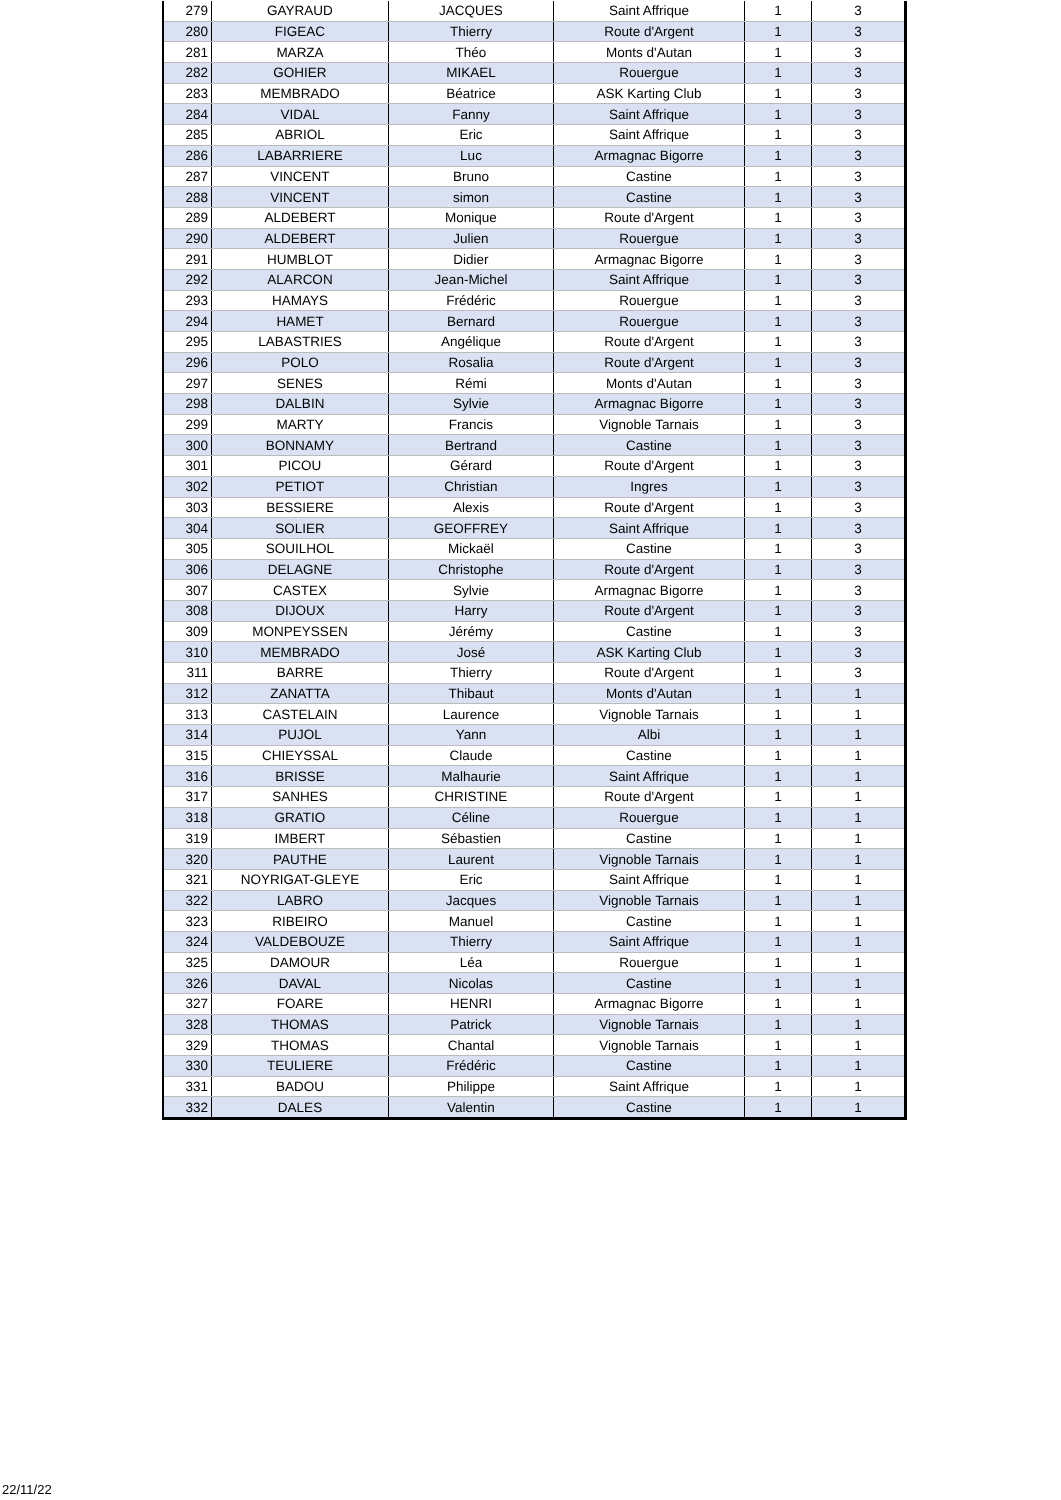| 279 | GAYRAUD | JACQUES | Saint Affrique | 1 | 3 |
| 280 | FIGEAC | Thierry | Route d'Argent | 1 | 3 |
| 281 | MARZA | Théo | Monts d'Autan | 1 | 3 |
| 282 | GOHIER | MIKAEL | Rouergue | 1 | 3 |
| 283 | MEMBRADO | Béatrice | ASK Karting Club | 1 | 3 |
| 284 | VIDAL | Fanny | Saint Affrique | 1 | 3 |
| 285 | ABRIOL | Eric | Saint Affrique | 1 | 3 |
| 286 | LABARRIERE | Luc | Armagnac Bigorre | 1 | 3 |
| 287 | VINCENT | Bruno | Castine | 1 | 3 |
| 288 | VINCENT | simon | Castine | 1 | 3 |
| 289 | ALDEBERT | Monique | Route d'Argent | 1 | 3 |
| 290 | ALDEBERT | Julien | Rouergue | 1 | 3 |
| 291 | HUMBLOT | Didier | Armagnac Bigorre | 1 | 3 |
| 292 | ALARCON | Jean-Michel | Saint Affrique | 1 | 3 |
| 293 | HAMAYS | Frédéric | Rouergue | 1 | 3 |
| 294 | HAMET | Bernard | Rouergue | 1 | 3 |
| 295 | LABASTRIES | Angélique | Route d'Argent | 1 | 3 |
| 296 | POLO | Rosalia | Route d'Argent | 1 | 3 |
| 297 | SENES | Rémi | Monts d'Autan | 1 | 3 |
| 298 | DALBIN | Sylvie | Armagnac Bigorre | 1 | 3 |
| 299 | MARTY | Francis | Vignoble Tarnais | 1 | 3 |
| 300 | BONNAMY | Bertrand | Castine | 1 | 3 |
| 301 | PICOU | Gérard | Route d'Argent | 1 | 3 |
| 302 | PETIOT | Christian | Ingres | 1 | 3 |
| 303 | BESSIERE | Alexis | Route d'Argent | 1 | 3 |
| 304 | SOLIER | GEOFFREY | Saint Affrique | 1 | 3 |
| 305 | SOUILHOL | Mickaël | Castine | 1 | 3 |
| 306 | DELAGNE | Christophe | Route d'Argent | 1 | 3 |
| 307 | CASTEX | Sylvie | Armagnac Bigorre | 1 | 3 |
| 308 | DIJOUX | Harry | Route d'Argent | 1 | 3 |
| 309 | MONPEYSSEN | Jérémy | Castine | 1 | 3 |
| 310 | MEMBRADO | José | ASK Karting Club | 1 | 3 |
| 311 | BARRE | Thierry | Route d'Argent | 1 | 3 |
| 312 | ZANATTA | Thibaut | Monts d'Autan | 1 | 1 |
| 313 | CASTELAIN | Laurence | Vignoble Tarnais | 1 | 1 |
| 314 | PUJOL | Yann | Albi | 1 | 1 |
| 315 | CHIEYSSAL | Claude | Castine | 1 | 1 |
| 316 | BRISSE | Malhaurie | Saint Affrique | 1 | 1 |
| 317 | SANHES | CHRISTINE | Route d'Argent | 1 | 1 |
| 318 | GRATIO | Céline | Rouergue | 1 | 1 |
| 319 | IMBERT | Sébastien | Castine | 1 | 1 |
| 320 | PAUTHE | Laurent | Vignoble Tarnais | 1 | 1 |
| 321 | NOYRIGAT-GLEYE | Eric | Saint Affrique | 1 | 1 |
| 322 | LABRO | Jacques | Vignoble Tarnais | 1 | 1 |
| 323 | RIBEIRO | Manuel | Castine | 1 | 1 |
| 324 | VALDEBOUZE | Thierry | Saint Affrique | 1 | 1 |
| 325 | DAMOUR | Léa | Rouergue | 1 | 1 |
| 326 | DAVAL | Nicolas | Castine | 1 | 1 |
| 327 | FOARE | HENRI | Armagnac Bigorre | 1 | 1 |
| 328 | THOMAS | Patrick | Vignoble Tarnais | 1 | 1 |
| 329 | THOMAS | Chantal | Vignoble Tarnais | 1 | 1 |
| 330 | TEULIERE | Frédéric | Castine | 1 | 1 |
| 331 | BADOU | Philippe | Saint Affrique | 1 | 1 |
| 332 | DALES | Valentin | Castine | 1 | 1 |
22/11/22